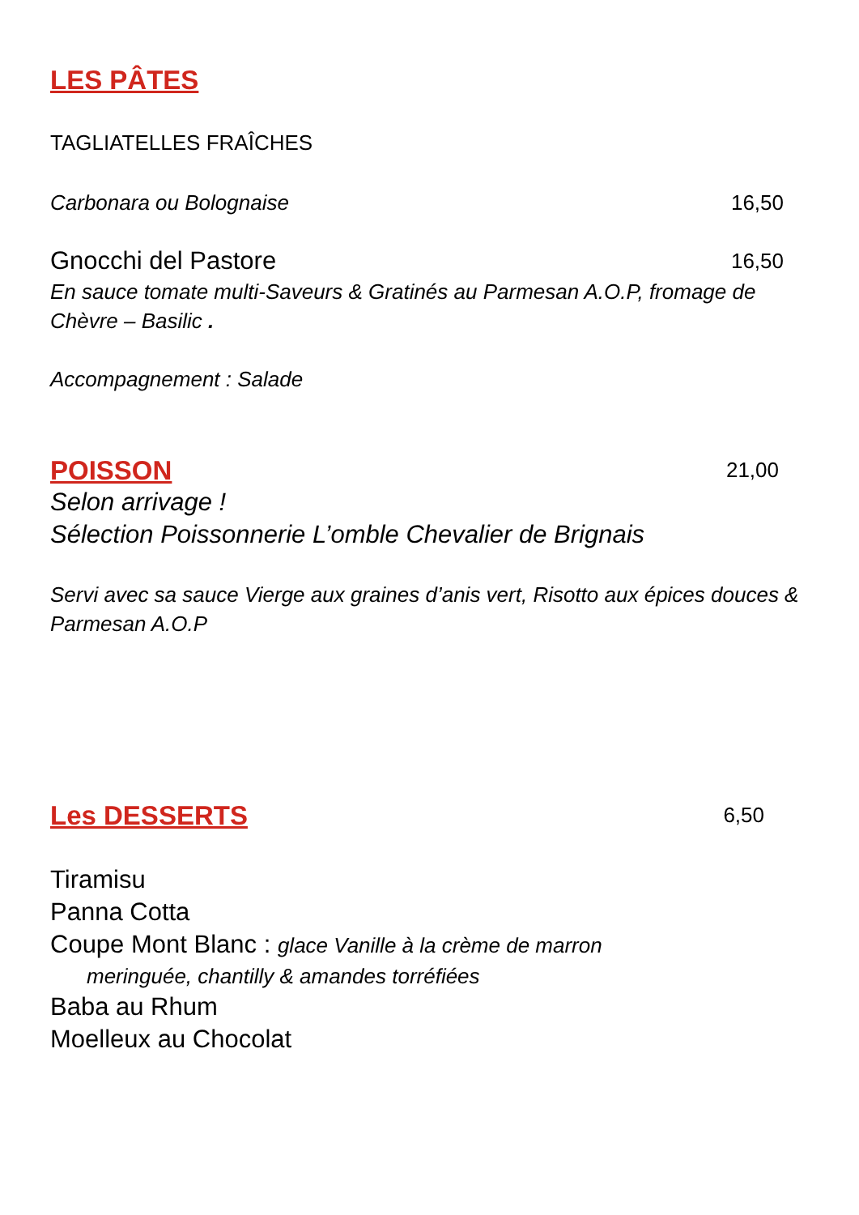LES PÂTES
TAGLIATELLES FRAÎCHES
Carbonara ou Bolognaise 16,50
Gnocchi del Pastore 16,50
En sauce tomate multi-Saveurs & Gratinés au Parmesan A.O.P, fromage de Chèvre – Basilic .
Accompagnement : Salade
POISSON 21,00
Selon arrivage !
Sélection Poissonnerie L’omble Chevalier de Brignais
Servi avec sa sauce Vierge aux graines d’anis vert, Risotto aux épices douces & Parmesan A.O.P
Les DESSERTS 6,50
Tiramisu
Panna Cotta
Coupe Mont Blanc : glace Vanille à la crème de marron
meringuée, chantilly & amandes torréfiées
Baba au Rhum
Moelleux au Chocolat